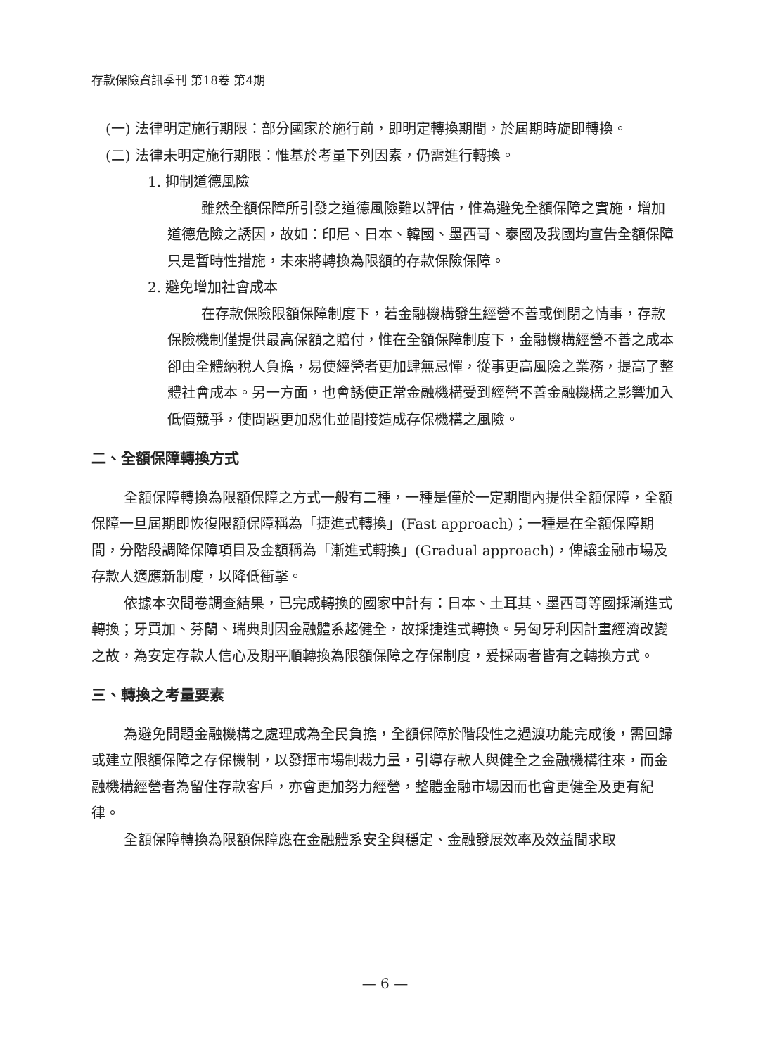存款保險資訊季刊 第18卷 第4期
(一) 法律明定施行期限：部分國家於施行前，即明定轉換期間，於屆期時旋即轉換。
(二) 法律未明定施行期限：惟基於考量下列因素，仍需進行轉換。
1. 抑制道德風險
雖然全額保障所引發之道德風險難以評估，惟為避免全額保障之實施，增加道德危險之誘因，故如：印尼、日本、韓國、墨西哥、泰國及我國均宣告全額保障只是暫時性措施，未來將轉換為限額的存款保險保障。
2. 避免增加社會成本
在存款保險限額保障制度下，若金融機構發生經營不善或倒閉之情事，存款保險機制僅提供最高保額之賠付，惟在全額保障制度下，金融機構經營不善之成本卻由全體納稅人負擔，易使經營者更加肆無忌憚，從事更高風險之業務，提高了整體社會成本。另一方面，也會誘使正常金融機構受到經營不善金融機構之影響加入低價競爭，使問題更加惡化並間接造成存保機構之風險。
二、全額保障轉換方式
全額保障轉換為限額保障之方式一般有二種，一種是僅於一定期間內提供全額保障，全額保障一旦屆期即恢復限額保障稱為「捷進式轉換」(Fast approach)；一種是在全額保障期間，分階段調降保障項目及金額稱為「漸進式轉換」(Gradual approach)，俾讓金融市場及存款人適應新制度，以降低衝擊。
依據本次問卷調查結果，已完成轉換的國家中計有：日本、土耳其、墨西哥等國採漸進式轉換；牙買加、芬蘭、瑞典則因金融體系趨健全，故採捷進式轉換。另匈牙利因計畫經濟改變之故，為安定存款人信心及期平順轉換為限額保障之存保制度，爰採兩者皆有之轉換方式。
三、轉換之考量要素
為避免問題金融機構之處理成為全民負擔，全額保障於階段性之過渡功能完成後，需回歸或建立限額保障之存保機制，以發揮市場制裁力量，引導存款人與健全之金融機構往來，而金融機構經營者為留住存款客戶，亦會更加努力經營，整體金融市場因而也會更健全及更有紀律。
全額保障轉換為限額保障應在金融體系安全與穩定、金融發展效率及效益間求取
— 6 —